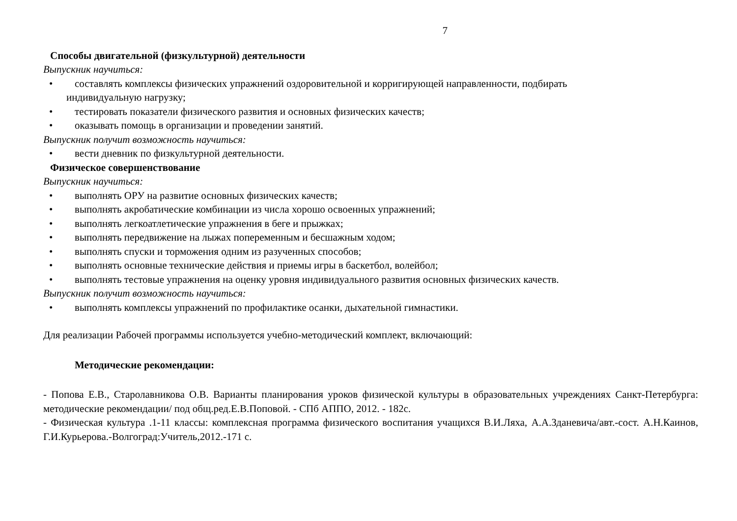7
Способы двигательной (физкультурной) деятельности
Выпускник научиться:
• составлять комплексы физических упражнений оздоровительной и корригирующей направленности, подбирать
индивидуальную нагрузку;
• тестировать показатели физического развития и основных физических качеств;
• оказывать помощь в организации и проведении занятий.
Выпускник получит возможность научиться:
• вести дневник по физкультурной деятельности.
Физическое совершенствование
Выпускник научиться:
• выполнять ОРУ на развитие основных физических качеств;
• выполнять акробатические комбинации из числа хорошо освоенных упражнений;
• выполнять легкоатлетические упражнения в беге и прыжках;
• выполнять передвижение на лыжах попеременным и бесшажным ходом;
• выполнять спуски и торможения одним из разученных способов;
• выполнять основные технические действия и приемы игры в баскетбол, волейбол;
• выполнять тестовые упражнения на оценку уровня индивидуального развития основных физических качеств.
Выпускник получит возможность научиться:
• выполнять комплексы упражнений по профилактике осанки, дыхательной гимнастики.
Для реализации Рабочей программы используется учебно-методический комплект, включающий:
Методические рекомендации:
- Попова Е.В., Старолавникова О.В. Варианты планирования уроков физической культуры в образовательных учреждениях Санкт-Петербурга: методические рекомендации/ под общ.ред.Е.В.Поповой. - СПб АППО, 2012. - 182с.
- Физическая культура .1-11 классы: комплексная программа физического воспитания учащихся В.И.Ляха, А.А.Зданевича/авт.-сост. А.Н.Каинов, Г.И.Курьерова.-Волгоград:Учитель,2012.-171 с.